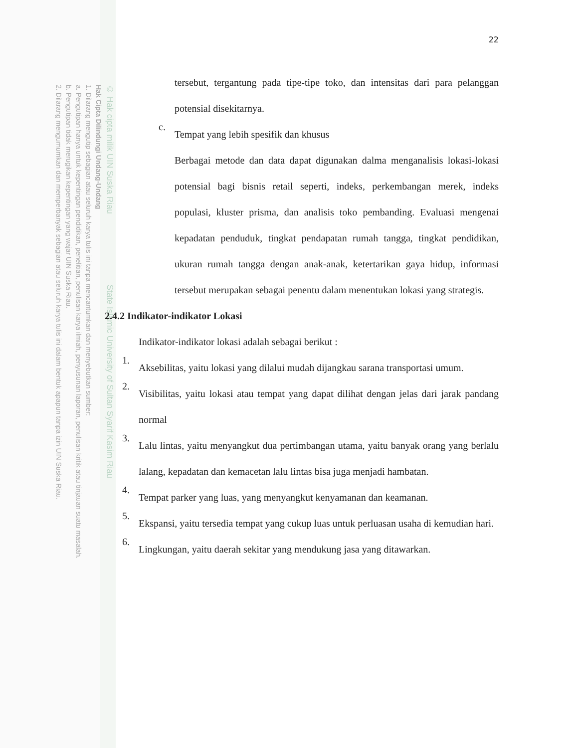© Hak cipta milik UIN Suska Riau State Islamic University of Sultan Syarif Kasim Riau
Hak Cipta Dilindungi Undang-Undang
1. Dilarang mengutip sebagian atau seluruh karya tulis ini tanpa mencantumkan dan menyebutkan sumber:
a. Pengutipan hanya untuk kepentingan pendidikan, penelitian, penulisan karya ilmiah, penyusunan laporan, penulisan kritik atau tinjauan suatu masalah.
b. Pengutipan tidak merugikan kepentingan yang wajar UIN Suska Riau.
2. Dilarang mengumumkan dan memperbanyak sebagian atau seluruh karya tulis ini dalam bentuk apapun tanpa izin UIN Suska Riau.
22
tersebut, tergantung pada tipe-tipe toko, dan intensitas dari para pelanggan potensial disekitarnya.
c.
Tempat yang lebih spesifik dan khusus
Berbagai metode dan data dapat digunakan dalma menganalisis lokasi-lokasi potensial bagi bisnis retail seperti, indeks, perkembangan merek, indeks populasi, kluster prisma, dan analisis toko pembanding. Evaluasi mengenai kepadatan penduduk, tingkat pendapatan rumah tangga, tingkat pendidikan, ukuran rumah tangga dengan anak-anak, ketertarikan gaya hidup, informasi tersebut merupakan sebagai penentu dalam menentukan lokasi yang strategis.
2.4.2 Indikator-indikator Lokasi
Indikator-indikator lokasi adalah sebagai berikut :
1.
Aksebilitas, yaitu lokasi yang dilalui mudah dijangkau sarana transportasi umum.
2.
Visibilitas, yaitu lokasi atau tempat yang dapat dilihat dengan jelas dari jarak pandang normal
3.
Lalu lintas, yaitu menyangkut dua pertimbangan utama, yaitu banyak orang yang berlalu lalang, kepadatan dan kemacetan lalu lintas bisa juga menjadi hambatan.
4.
Tempat parker yang luas, yang menyangkut kenyamanan dan keamanan.
5.
Ekspansi, yaitu tersedia tempat yang cukup luas untuk perluasan usaha di kemudian hari.
6.
Lingkungan, yaitu daerah sekitar yang mendukung jasa yang ditawarkan.